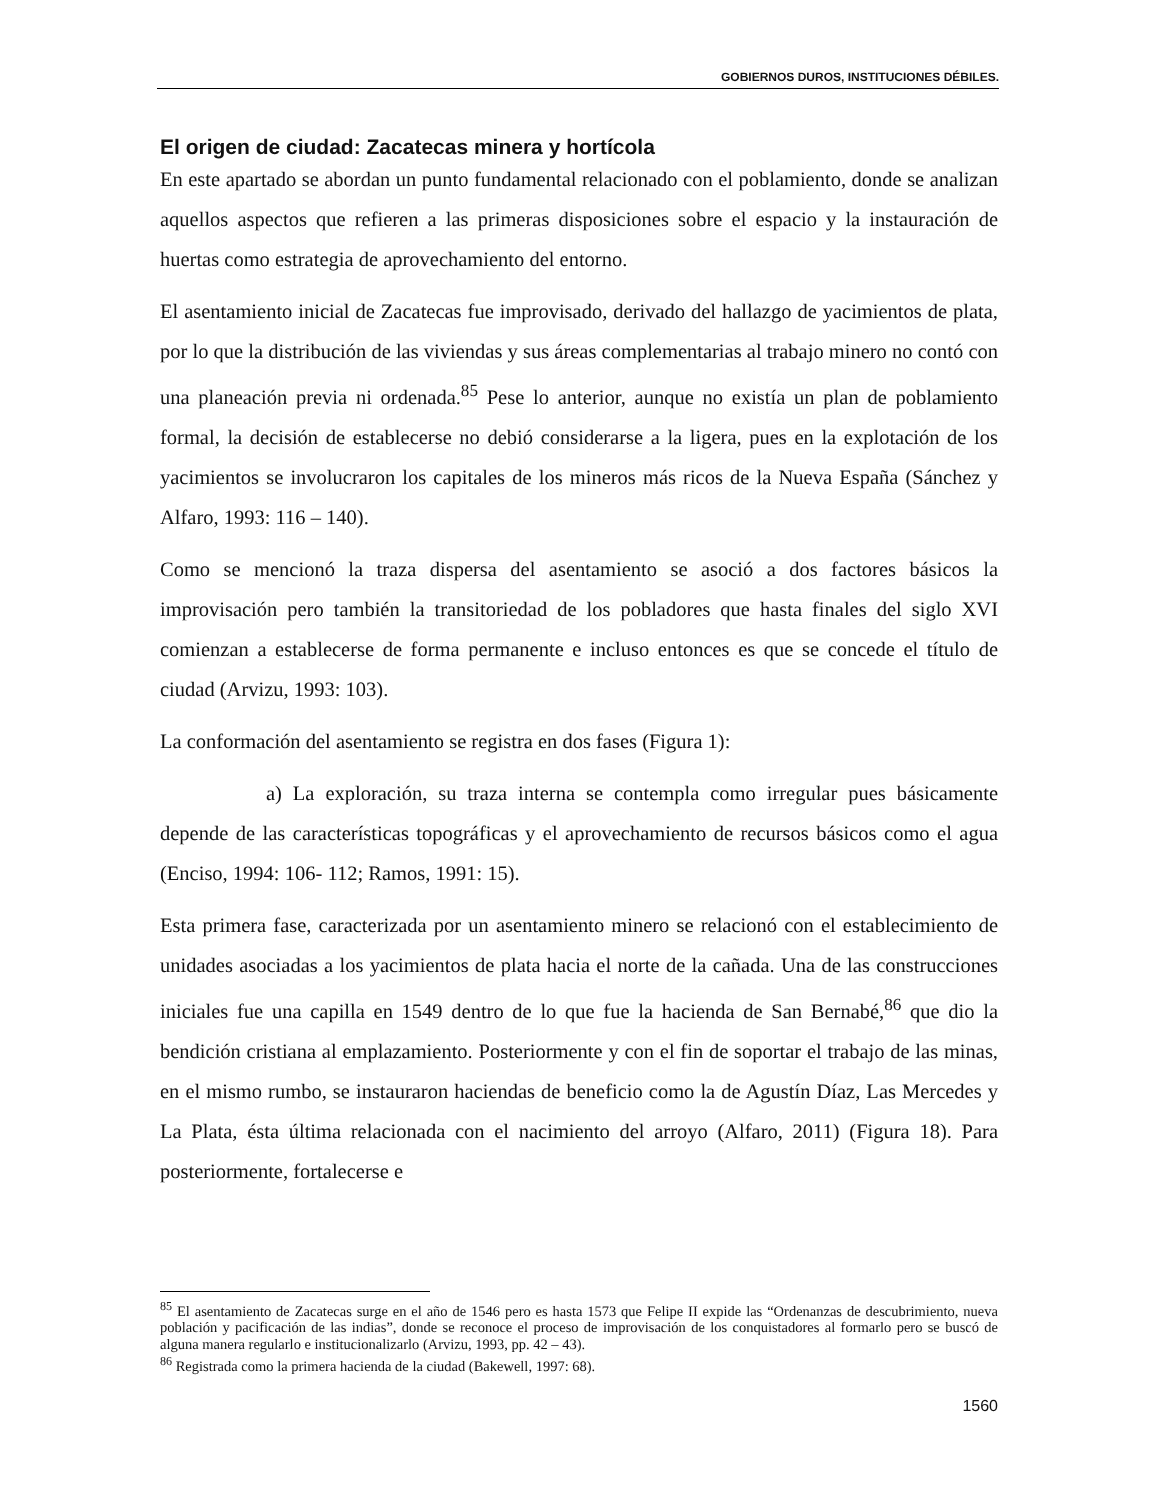GOBIERNOS DUROS, INSTITUCIONES DÉBILES.
El origen de ciudad: Zacatecas minera y hortícola
En este apartado se abordan un punto fundamental relacionado con el poblamiento, donde se analizan aquellos aspectos que refieren a las primeras disposiciones sobre el espacio y la instauración de huertas como estrategia de aprovechamiento del entorno.
El asentamiento inicial de Zacatecas fue improvisado, derivado del hallazgo de yacimientos de plata, por lo que la distribución de las viviendas y sus áreas complementarias al trabajo minero no contó con una planeación previa ni ordenada.<sup>85</sup> Pese lo anterior, aunque no existía un plan de poblamiento formal, la decisión de establecerse no debió considerarse a la ligera, pues en la explotación de los yacimientos se involucraron los capitales de los mineros más ricos de la Nueva España (Sánchez y Alfaro, 1993: 116 – 140).
Como se mencionó la traza dispersa del asentamiento se asoció a dos factores básicos la improvisación pero también la transitoriedad de los pobladores que hasta finales del siglo XVI comienzan a establecerse de forma permanente e incluso entonces es que se concede el título de ciudad (Arvizu, 1993: 103).
La conformación del asentamiento se registra en dos fases (Figura 1):
a) La exploración, su traza interna se contempla como irregular pues básicamente depende de las características topográficas y el aprovechamiento de recursos básicos como el agua (Enciso, 1994: 106- 112; Ramos, 1991: 15).
Esta primera fase, caracterizada por un asentamiento minero se relacionó con el establecimiento de unidades asociadas a los yacimientos de plata hacia el norte de la cañada. Una de las construcciones iniciales fue una capilla en 1549 dentro de lo que fue la hacienda de San Bernabé,<sup>86</sup> que dio la bendición cristiana al emplazamiento. Posteriormente y con el fin de soportar el trabajo de las minas, en el mismo rumbo, se instauraron haciendas de beneficio como la de Agustín Díaz, Las Mercedes y La Plata, ésta última relacionada con el nacimiento del arroyo (Alfaro, 2011) (Figura 18). Para posteriormente, fortalecerse e
<sup>85</sup> El asentamiento de Zacatecas surge en el año de 1546 pero es hasta 1573 que Felipe II expide las “Ordenanzas de descubrimiento, nueva población y pacificación de las indias”, donde se reconoce el proceso de improvisación de los conquistadores al formarlo pero se buscó de alguna manera regularlo e institucionalizarlo (Arvizu, 1993, pp. 42 – 43).
<sup>86</sup> Registrada como la primera hacienda de la ciudad (Bakewell, 1997: 68).
1560